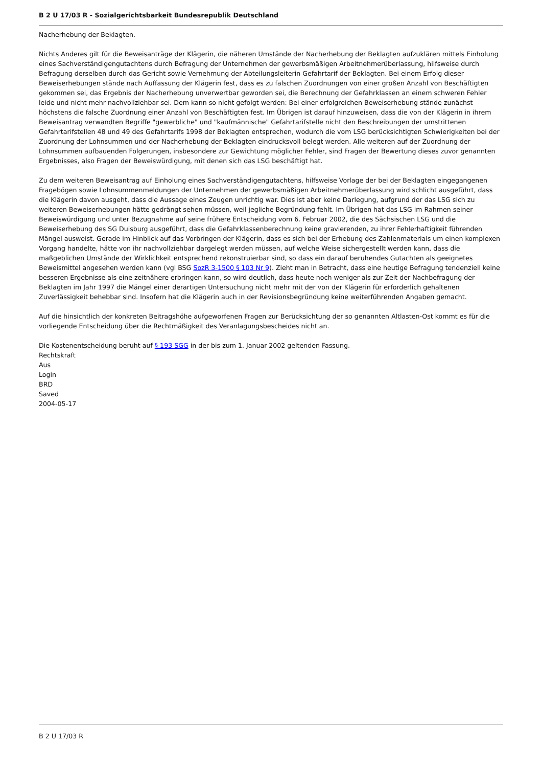B 2 U 17/03 R - Sozialgerichtsbarkeit Bundesrepublik Deutschland
Nacherhebung der Beklagten.
Nichts Anderes gilt für die Beweisanträge der Klägerin, die näheren Umstände der Nacherhebung der Beklagten aufzuklären mittels Einholung eines Sachverständigengutachtens durch Befragung der Unternehmen der gewerbsmäßigen Arbeitnehmerüberlassung, hilfsweise durch Befragung derselben durch das Gericht sowie Vernehmung der Abteilungsleiterin Gefahrtarif der Beklagten. Bei einem Erfolg dieser Beweiserhebungen stände nach Auffassung der Klägerin fest, dass es zu falschen Zuordnungen von einer großen Anzahl von Beschäftigten gekommen sei, das Ergebnis der Nacherhebung unverwertbar geworden sei, die Berechnung der Gefahrklassen an einem schweren Fehler leide und nicht mehr nachvollziehbar sei. Dem kann so nicht gefolgt werden: Bei einer erfolgreichen Beweiserhebung stände zunächst höchstens die falsche Zuordnung einer Anzahl von Beschäftigten fest. Im Übrigen ist darauf hinzuweisen, dass die von der Klägerin in ihrem Beweisantrag verwandten Begriffe "gewerbliche" und "kaufmännische" Gefahrtarifstelle nicht den Beschreibungen der umstrittenen Gefahrtarifstellen 48 und 49 des Gefahrtarifs 1998 der Beklagten entsprechen, wodurch die vom LSG berücksichtigten Schwierigkeiten bei der Zuordnung der Lohnsummen und der Nacherhebung der Beklagten eindrucksvoll belegt werden. Alle weiteren auf der Zuordnung der Lohnsummen aufbauenden Folgerungen, insbesondere zur Gewichtung möglicher Fehler, sind Fragen der Bewertung dieses zuvor genannten Ergebnisses, also Fragen der Beweiswürdigung, mit denen sich das LSG beschäftigt hat.
Zu dem weiteren Beweisantrag auf Einholung eines Sachverständigengutachtens, hilfsweise Vorlage der bei der Beklagten eingegangenen Fragebögen sowie Lohnsummenmeldungen der Unternehmen der gewerbsmäßigen Arbeitnehmerüberlassung wird schlicht ausgeführt, dass die Klägerin davon ausgeht, dass die Aussage eines Zeugen unrichtig war. Dies ist aber keine Darlegung, aufgrund der das LSG sich zu weiteren Beweiserhebungen hätte gedrängt sehen müssen, weil jegliche Begründung fehlt. Im Übrigen hat das LSG im Rahmen seiner Beweiswürdigung und unter Bezugnahme auf seine frühere Entscheidung vom 6. Februar 2002, die des Sächsischen LSG und die Beweiserhebung des SG Duisburg ausgeführt, dass die Gefahrklassenberechnung keine gravierenden, zu ihrer Fehlerhaftigkeit führenden Mängel ausweist. Gerade im Hinblick auf das Vorbringen der Klägerin, dass es sich bei der Erhebung des Zahlenmaterials um einen komplexen Vorgang handelte, hätte von ihr nachvollziehbar dargelegt werden müssen, auf welche Weise sichergestellt werden kann, dass die maßgeblichen Umstände der Wirklichkeit entsprechend rekonstruierbar sind, so dass ein darauf beruhendes Gutachten als geeignetes Beweismittel angesehen werden kann (vgl BSG SozR 3-1500 § 103 Nr 9). Zieht man in Betracht, dass eine heutige Befragung tendenziell keine besseren Ergebnisse als eine zeitnähere erbringen kann, so wird deutlich, dass heute noch weniger als zur Zeit der Nachbefragung der Beklagten im Jahr 1997 die Mängel einer derartigen Untersuchung nicht mehr mit der von der Klägerin für erforderlich gehaltenen Zuverlässigkeit behebbar sind. Insofern hat die Klägerin auch in der Revisionsbegründung keine weiterführenden Angaben gemacht.
Auf die hinsichtlich der konkreten Beitragshöhe aufgeworfenen Fragen zur Berücksichtung der so genannten Altlasten-Ost kommt es für die vorliegende Entscheidung über die Rechtmäßigkeit des Veranlagungsbescheides nicht an.
Die Kostenentscheidung beruht auf § 193 SGG in der bis zum 1. Januar 2002 geltenden Fassung.
Rechtskraft
Aus
Login
BRD
Saved
2004-05-17
B 2 U 17/03 R